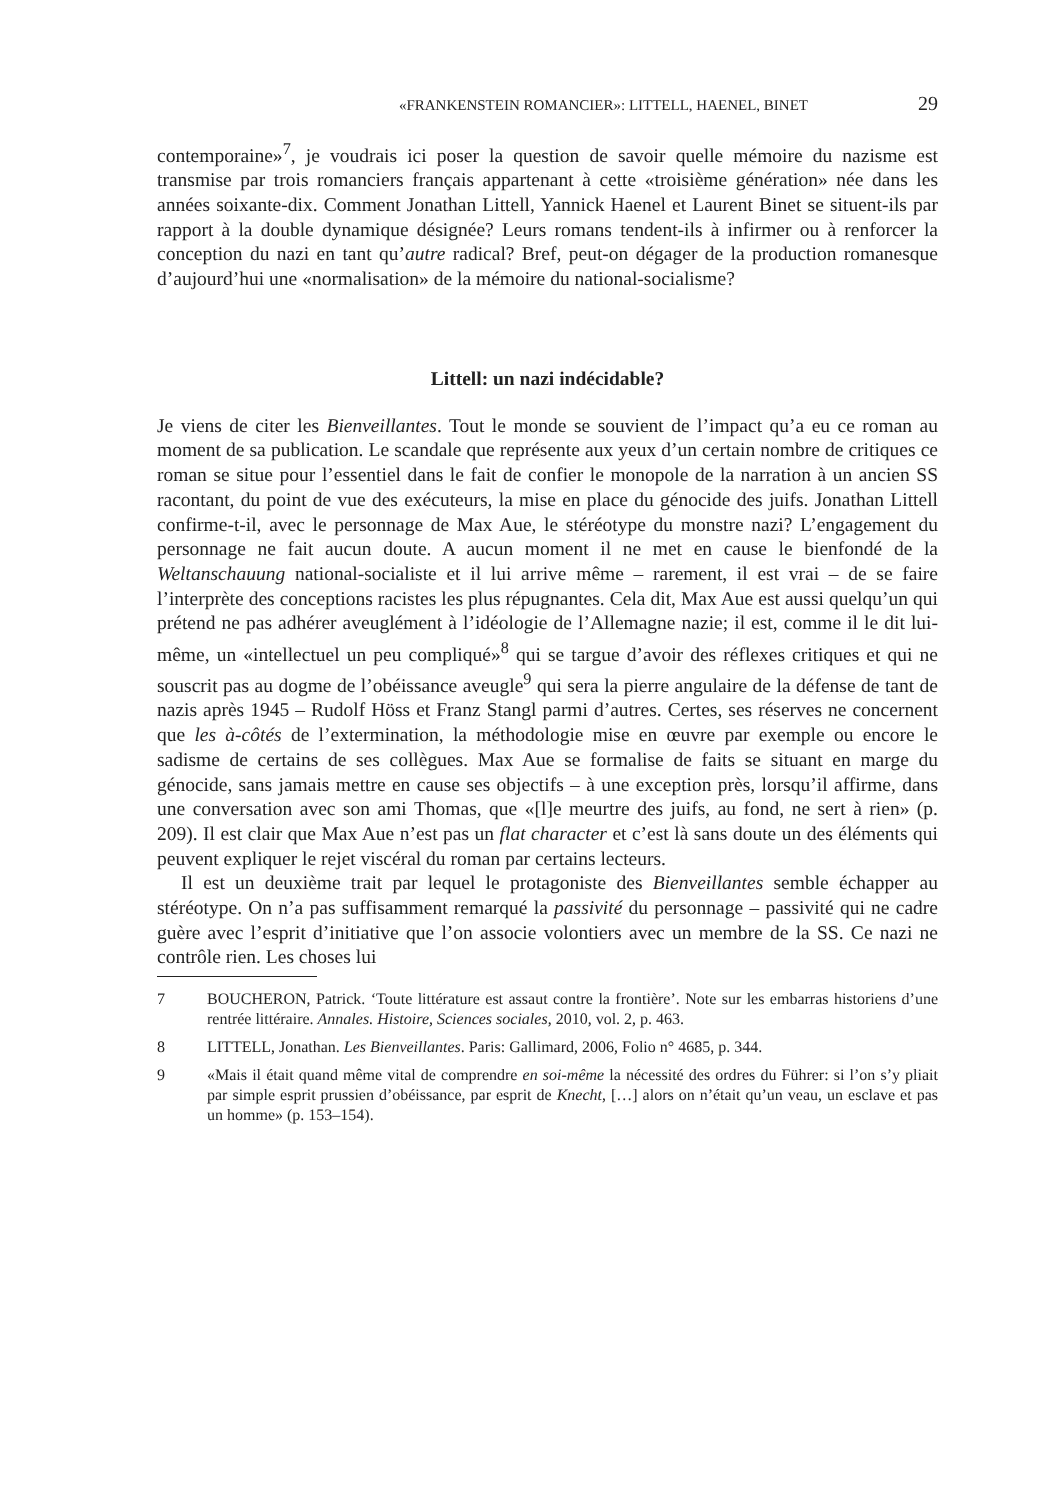«FRANKENSTEIN ROMANCIER»: LITTELL, HAENEL, BINET 29
contemporaine»<sup>7</sup>, je voudrais ici poser la question de savoir quelle mémoire du nazisme est transmise par trois romanciers français appartenant à cette «troi­sième génération» née dans les années soixante-dix. Comment Jonathan Littell, Yannick Haenel et Laurent Binet se situent-ils par rapport à la double dynamique désignée? Leurs romans tendent-ils à infirmer ou à renforcer la conception du nazi en tant qu’autre radical? Bref, peut-on dégager de la production romanesque d’aujourd’hui une «normalisation» de la mémoire du national-socialisme?
Littell: un nazi indécidable?
Je viens de citer les Bienveillantes. Tout le monde se souvient de l’impact qu’a eu ce roman au moment de sa publication. Le scandale que représente aux yeux d’un certain nombre de critiques ce roman se situe pour l’essentiel dans le fait de confier le monopole de la narration à un ancien SS racontant, du point de vue des exécuteurs, la mise en place du génocide des juifs. Jonathan Littell confirme-t-il, avec le personnage de Max Aue, le stéréotype du monstre nazi? L’engagement du personnage ne fait aucun doute. A aucun moment il ne met en cause le bien­fondé de la Weltanschauung national-socialiste et il lui arrive même – rarement, il est vrai – de se faire l’interprète des conceptions racistes les plus répugnantes. Cela dit, Max Aue est aussi quelqu’un qui prétend ne pas adhérer aveuglément à l’idéologie de l’Allemagne nazie; il est, comme il le dit lui-même, un «intel­lectuel un peu compliqué»<sup>8</sup> qui se targue d’avoir des réflexes critiques et qui ne souscrit pas au dogme de l’obéissance aveugle<sup>9</sup> qui sera la pierre angulaire de la défense de tant de nazis après 1945 – Rudolf Höss et Franz Stangl parmi d’autres. Certes, ses réserves ne concernent que les à-côtés de l’extermination, la méthodologie mise en œuvre par exemple ou encore le sadisme de certains de ses collègues. Max Aue se formalise de faits se situant en marge du génocide, sans jamais mettre en cause ses objectifs – à une exception près, lorsqu’il affirme, dans une conversation avec son ami Thomas, que «[l]e meurtre des juifs, au fond, ne sert à rien» (p. 209). Il est clair que Max Aue n’est pas un flat character et c’est là sans doute un des éléments qui peuvent expliquer le rejet viscéral du roman par certains lecteurs.
Il est un deuxième trait par lequel le protagoniste des Bienveillantes semble échapper au stéréotype. On n’a pas suffisamment remarqué la passivité du per­sonnage – passivité qui ne cadre guère avec l’esprit d’initiative que l’on associe volontiers avec un membre de la SS. Ce nazi ne contrôle rien. Les choses lui
7 BOUCHERON, Patrick. ‘Toute littérature est assaut contre la frontière’. Note sur les embar­ras historiens d’une rentrée littéraire. Annales. Histoire, Sciences sociales, 2010, vol. 2, p. 463.
8 LITTELL, Jonathan. Les Bienveillantes. Paris: Gallimard, 2006, Folio n° 4685, p. 344.
9 «Mais il était quand même vital de comprendre en soi-même la nécessité des ordres du Führer: si l’on s’y pliait par simple esprit prussien d’obéissance, par esprit de Knecht, […] alors on n’était qu’un veau, un esclave et pas un homme» (p. 153–154).